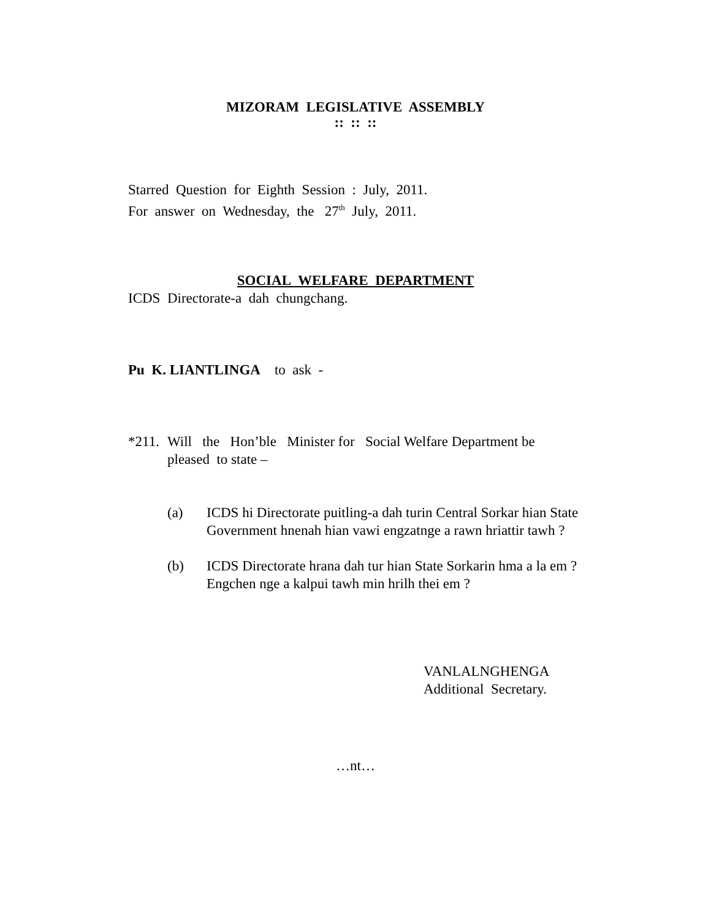MIZORAM LEGISLATIVE ASSEMBLY
:: :: ::
Starred Question for Eighth Session : July, 2011.
For answer on Wednesday, the 27<sup>th</sup> July, 2011.
SOCIAL WELFARE DEPARTMENT
ICDS Directorate-a dah chungchang.
Pu K. LIANTLINGA to ask -
*211.
Will the Hon’ble Minister for Social Welfare Department be pleased to state –
(a) ICDS hi Directorate puitling-a dah turin Central Sorkar hian State Government hnenah hian vawi engzatnge a rawn hriattir tawh ?
(b) ICDS Directorate hrana dah tur hian State Sorkarin hma a la em ? Engchen nge a kalpui tawh min hrilh thei em ?
VANLALNGHENGA
Additional Secretary.
…nt…